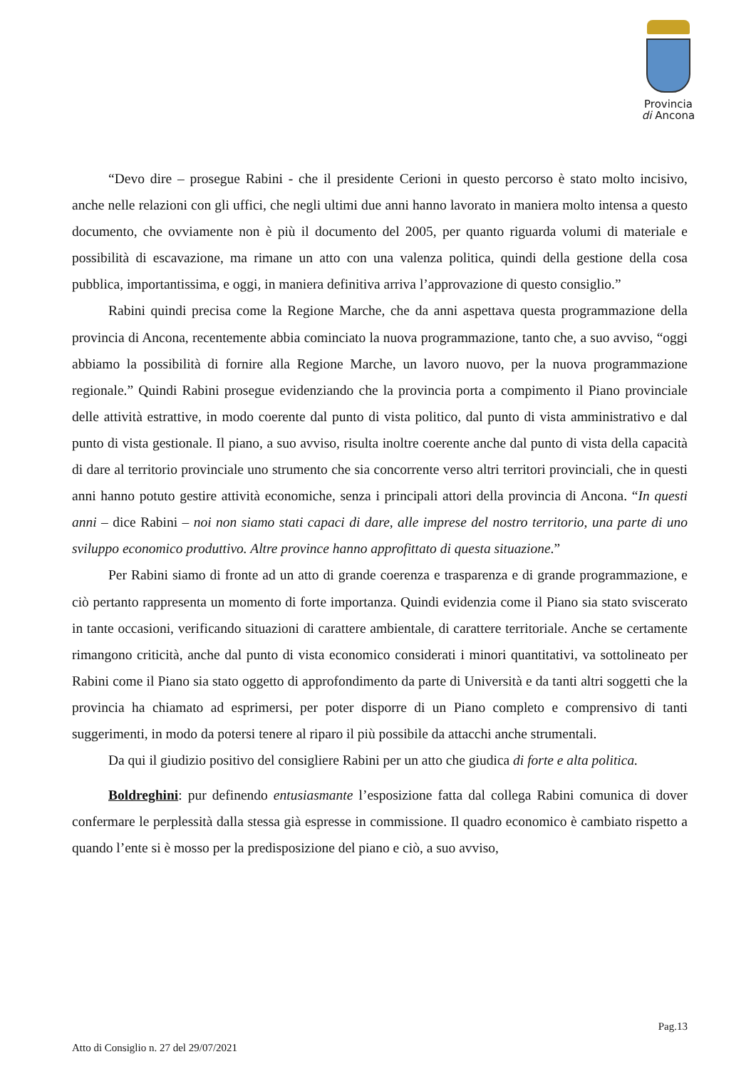Provincia
di Ancona
“Devo dire – prosegue Rabini - che il presidente Cerioni in questo percorso è stato molto incisivo, anche nelle relazioni con gli uffici, che negli ultimi due anni hanno lavorato in maniera molto intensa a questo documento, che ovviamente non è più il documento del 2005, per quanto riguarda volumi di materiale e possibilità di escavazione, ma rimane un atto con una valenza politica, quindi della gestione della cosa pubblica, importantissima, e oggi, in maniera definitiva arriva l’approvazione di questo consiglio.”
Rabini quindi precisa come la Regione Marche, che da anni aspettava questa programmazione della provincia di Ancona, recentemente abbia cominciato la nuova programmazione, tanto che, a suo avviso, “oggi abbiamo la possibilità di fornire alla Regione Marche, un lavoro nuovo, per la nuova programmazione regionale.” Quindi Rabini prosegue evidenziando che la provincia porta a compimento il Piano provinciale delle attività estrattive, in modo coerente dal punto di vista politico, dal punto di vista amministrativo e dal punto di vista gestionale. Il piano, a suo avviso, risulta inoltre coerente anche dal punto di vista della capacità di dare al territorio provinciale uno strumento che sia concorrente verso altri territori provinciali, che in questi anni hanno potuto gestire attività economiche, senza i principali attori della provincia di Ancona. “In questi anni – dice Rabini – noi non siamo stati capaci di dare, alle imprese del nostro territorio, una parte di uno sviluppo economico produttivo. Altre province hanno approfittato di questa situazione.”
Per Rabini siamo di fronte ad un atto di grande coerenza e trasparenza e di grande programmazione, e ciò pertanto rappresenta un momento di forte importanza. Quindi evidenzia come il Piano sia stato sviscerato in tante occasioni, verificando situazioni di carattere ambientale, di carattere territoriale. Anche se certamente rimangono criticità, anche dal punto di vista economico considerati i minori quantitativi, va sottolineato per Rabini come il Piano sia stato oggetto di approfondimento da parte di Università e da tanti altri soggetti che la provincia ha chiamato ad esprimersi, per poter disporre di un Piano completo e comprensivo di tanti suggerimenti, in modo da potersi tenere al riparo il più possibile da attacchi anche strumentali.
Da qui il giudizio positivo del consigliere Rabini per un atto che giudica di forte e alta politica.
Boldreghini: pur definendo entusiasmante l’esposizione fatta dal collega Rabini comunica di dover confermare le perplessità dalla stessa già espresse in commissione. Il quadro economico è cambiato rispetto a quando l’ente si è mosso per la predisposizione del piano e ciò, a suo avviso,
Pag.13
Atto di Consiglio n. 27 del 29/07/2021